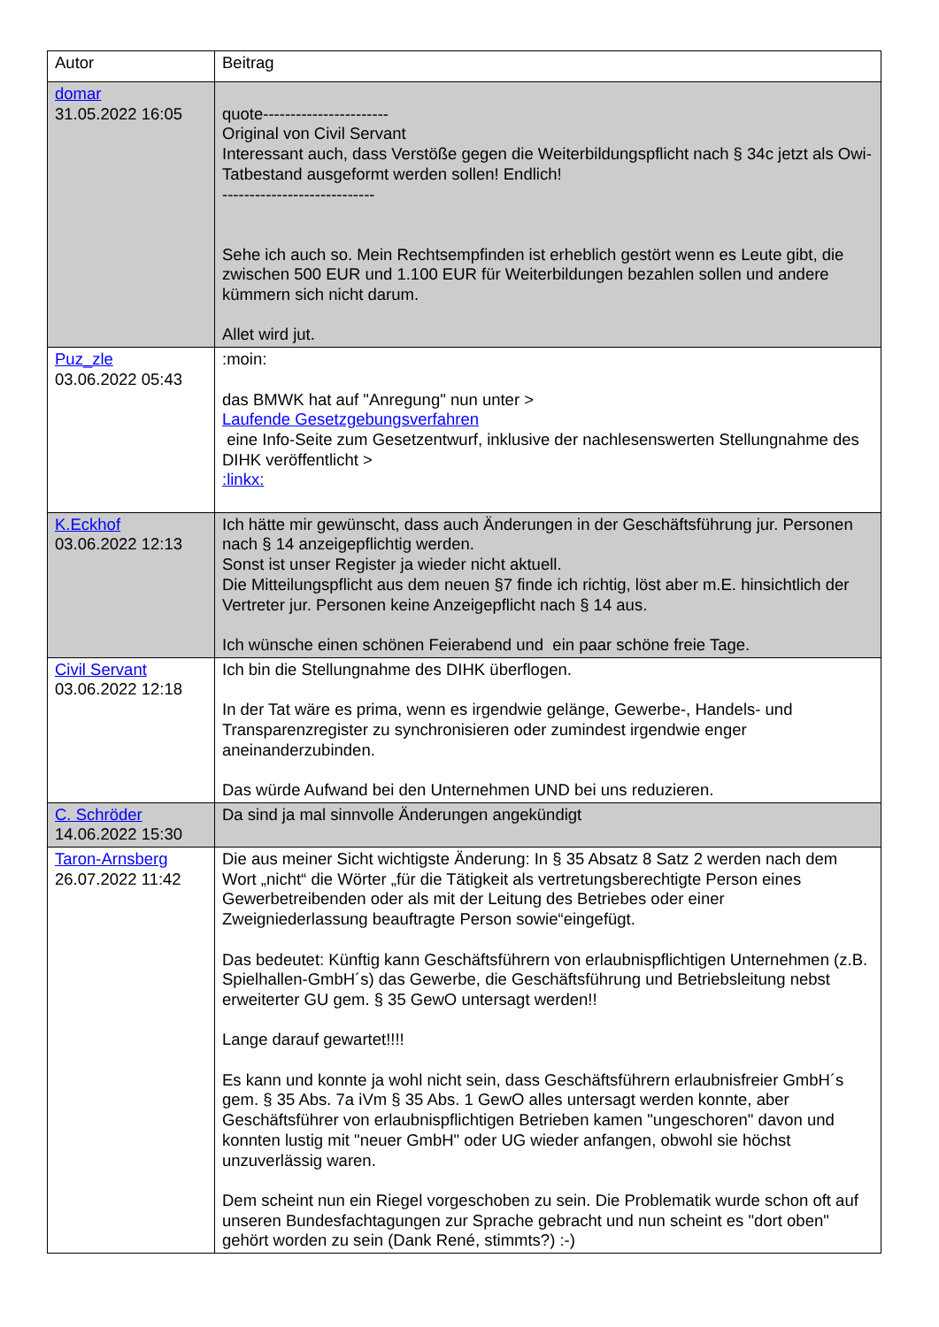| Autor | Beitrag |
| --- | --- |
| domar 31.05.2022 16:05 | quote----------------------- Original von Civil Servant Interessant auch, dass Verstöße gegen die Weiterbildungspflicht nach § 34c jetzt als Owi-Tatbestand ausgeformt werden sollen! Endlich! ---------------------------- Sehe ich auch so. Mein Rechtsempfinden ist erheblich gestört wenn es Leute gibt, die zwischen 500 EUR und 1.100 EUR für Weiterbildungen bezahlen sollen und andere kümmern sich nicht darum. Allet wird jut. |
| Puz_zle 03.06.2022 05:43 | :moin: das BMWK hat auf "Anregung" nun unter > Laufende Gesetzgebungsverfahren eine Info-Seite zum Gesetzentwurf, inklusive der nachlesenswerten Stellungnahme des DIHK veröffentlicht > :linkx: |
| K.Eckhof 03.06.2022 12:13 | Ich hätte mir gewünscht, dass auch Änderungen in der Geschäftsführung jur. Personen nach § 14 anzeigepflichtig werden. Sonst ist unser Register ja wieder nicht aktuell. Die Mitteilungspflicht aus dem neuen §7 finde ich richtig, löst aber m.E. hinsichtlich der Vertreter jur. Personen keine Anzeigepflicht nach § 14 aus. Ich wünsche einen schönen Feierabend und ein paar schöne freie Tage. |
| Civil Servant 03.06.2022 12:18 | Ich bin die Stellungnahme des DIHK überflogen. In der Tat wäre es prima, wenn es irgendwie gelänge, Gewerbe-, Handels- und Transparenzregister zu synchronisieren oder zumindest irgendwie enger aneinanderzubinden. Das würde Aufwand bei den Unternehmen UND bei uns reduzieren. |
| C. Schröder 14.06.2022 15:30 | Da sind ja mal sinnvolle Änderungen angekündigt |
| Taron-Arnsberg 26.07.2022 11:42 | Die aus meiner Sicht wichtigste Änderung: In § 35 Absatz 8 Satz 2 werden nach dem Wort „nicht“ die Wörter „für die Tätigkeit als vertretungsberechtigte Person eines Gewerbetreibenden oder als mit der Leitung des Betriebes oder einer Zweigniederlassung beauftragte Person sowie“eingefügt. Das bedeutet: Künftig kann Geschäftsführern von erlaubnispflichtigen Unternehmen (z.B. Spielhallen-GmbH´s) das Gewerbe, die Geschäftsführung und Betriebsleitung nebst erweiterter GU gem. § 35 GewO untersagt werden!! Lange darauf gewartet!!!! Es kann und konnte ja wohl nicht sein, dass Geschäftsführern erlaubnisfreier GmbH´s gem. § 35 Abs. 7a iVm § 35 Abs. 1 GewO alles untersagt werden konnte, aber Geschäftsführer von erlaubnispflichtigen Betrieben kamen "ungeschoren" davon und konnten lustig mit "neuer GmbH" oder UG wieder anfangen, obwohl sie höchst unzuverlässig waren. Dem scheint nun ein Riegel vorgeschoben zu sein. Die Problematik wurde schon oft auf unseren Bundesfachtagungen zur Sprache gebracht und nun scheint es "dort oben" gehört worden zu sein (Dank René, stimmts?) :-) |